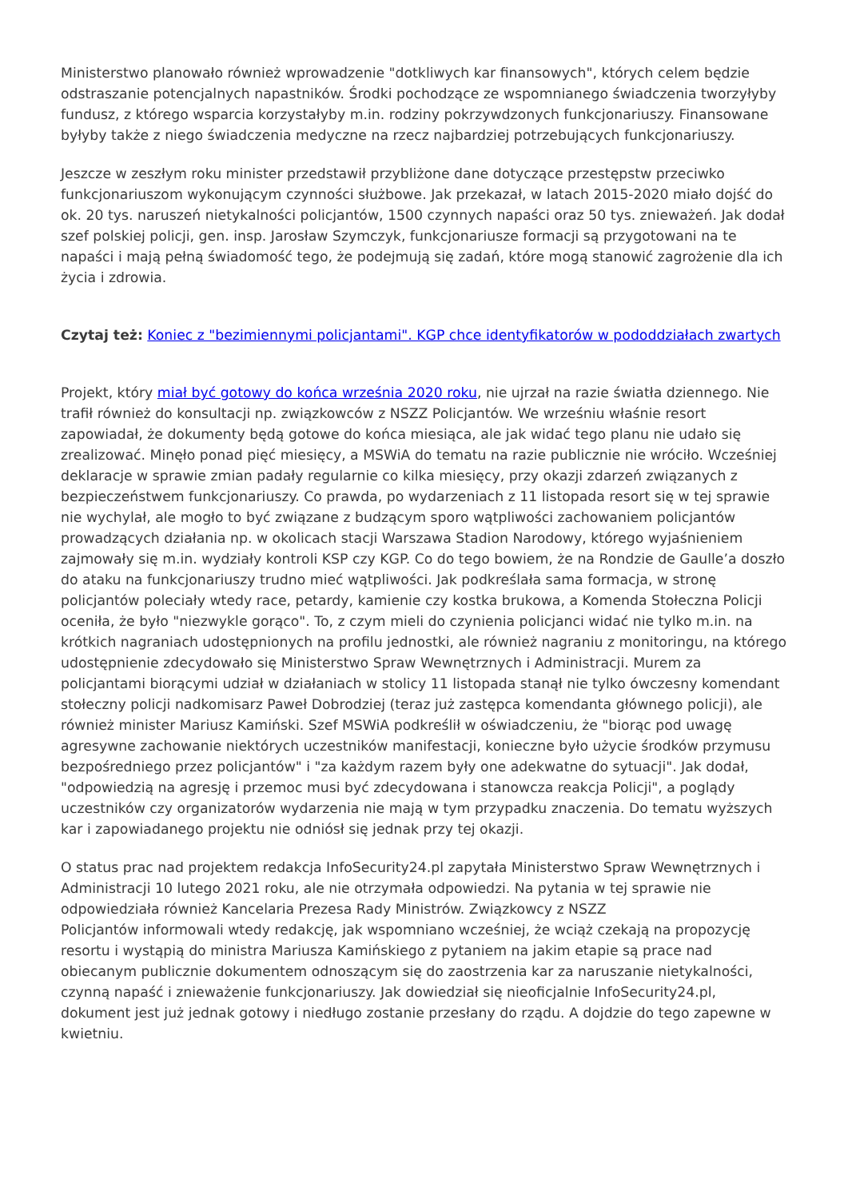Ministerstwo planowało również wprowadzenie "dotkliwych kar finansowych", których celem będzie odstraszanie potencjalnych napastników. Środki pochodzące ze wspomnianego świadczenia tworzyłyby fundusz, z którego wsparcia korzystałyby m.in. rodziny pokrzywdzonych funkcjonariuszy. Finansowane byłyby także z niego świadczenia medyczne na rzecz najbardziej potrzebujących funkcjonariuszy.
Jeszcze w zeszłym roku minister przedstawił przybliżone dane dotyczące przestępstw przeciwko funkcjonariuszom wykonującym czynności służbowe. Jak przekazał, w latach 2015-2020 miało dojść do ok. 20 tys. naruszeń nietykalności policjantów, 1500 czynnych napaści oraz 50 tys. znieważeń. Jak dodał szef polskiej policji, gen. insp. Jarosław Szymczyk, funkcjonariusze formacji są przygotowani na te napaści i mają pełną świadomość tego, że podejmują się zadań, które mogą stanowić zagrożenie dla ich życia i zdrowia.
Czytaj też: Koniec z "bezimiennymi policjantami". KGP chce identyfikatorów w pododdziałach zwartych
Projekt, który miał być gotowy do końca września 2020 roku, nie ujrzał na razie światła dziennego. Nie trafił również do konsultacji np. związkowców z NSZZ Policjantów. We wrześniu właśnie resort zapowiadał, że dokumenty będą gotowe do końca miesiąca, ale jak widać tego planu nie udało się zrealizować. Minęło ponad pięć miesięcy, a MSWiA do tematu na razie publicznie nie wróciło. Wcześniej deklaracje w sprawie zmian padały regularnie co kilka miesięcy, przy okazji zdarzeń związanych z bezpieczeństwem funkcjonariuszy. Co prawda, po wydarzeniach z 11 listopada resort się w tej sprawie nie wychylał, ale mogło to być związane z budzącym sporo wątpliwości zachowaniem policjantów prowadzących działania np. w okolicach stacji Warszawa Stadion Narodowy, którego wyjaśnieniem zajmowały się m.in. wydziały kontroli KSP czy KGP. Co do tego bowiem, że na Rondzie de Gaulle’a doszło do ataku na funkcjonariuszy trudno mieć wątpliwości. Jak podkreślała sama formacja, w stronę policjantów poleciały wtedy race, petardy, kamienie czy kostka brukowa, a Komenda Stołeczna Policji oceniła, że było "niezwykle gorąco". To, z czym mieli do czynienia policjanci widać nie tylko m.in. na krótkich nagraniach udostępnionych na profilu jednostki, ale również nagraniu z monitoringu, na którego udostępnienie zdecydowało się Ministerstwo Spraw Wewnętrznych i Administracji. Murem za policjantami biorącymi udział w działaniach w stolicy 11 listopada stanął nie tylko ówczesny komendant stołeczny policji nadkomisarz Paweł Dobrodziej (teraz już zastępca komendanta głównego policji), ale również minister Mariusz Kamiński. Szef MSWiA podkreślił w oświadczeniu, że "biorąc pod uwagę agresywne zachowanie niektórych uczestników manifestacji, konieczne było użycie środków przymusu bezpośredniego przez policjantów" i "za każdym razem były one adekwatne do sytuacji". Jak dodał, "odpowiedzią na agresję i przemoc musi być zdecydowana i stanowcza reakcja Policji", a poglądy uczestników czy organizatorów wydarzenia nie mają w tym przypadku znaczenia. Do tematu wyższych kar i zapowiadanego projektu nie odniósł się jednak przy tej okazji.
O status prac nad projektem redakcja InfoSecurity24.pl zapytała Ministerstwo Spraw Wewnętrznych i Administracji 10 lutego 2021 roku, ale nie otrzymała odpowiedzi. Na pytania w tej sprawie nie odpowiedziała również Kancelaria Prezesa Rady Ministrów. Związkowcy z NSZZ
Policjantów informowali wtedy redakcję, jak wspomniano wcześniej, że wciąż czekają na propozycję resortu i wystąpią do ministra Mariusza Kamińskiego z pytaniem na jakim etapie są prace nad obiecanym publicznie dokumentem odnoszącym się do zaostrzenia kar za naruszanie nietykalności, czynną napaść i znieważenie funkcjonariuszy. Jak dowiedział się nieoficjalnie InfoSecurity24.pl, dokument jest już jednak gotowy i niedługo zostanie przesłany do rządu. A dojdzie do tego zapewne w kwietniu.